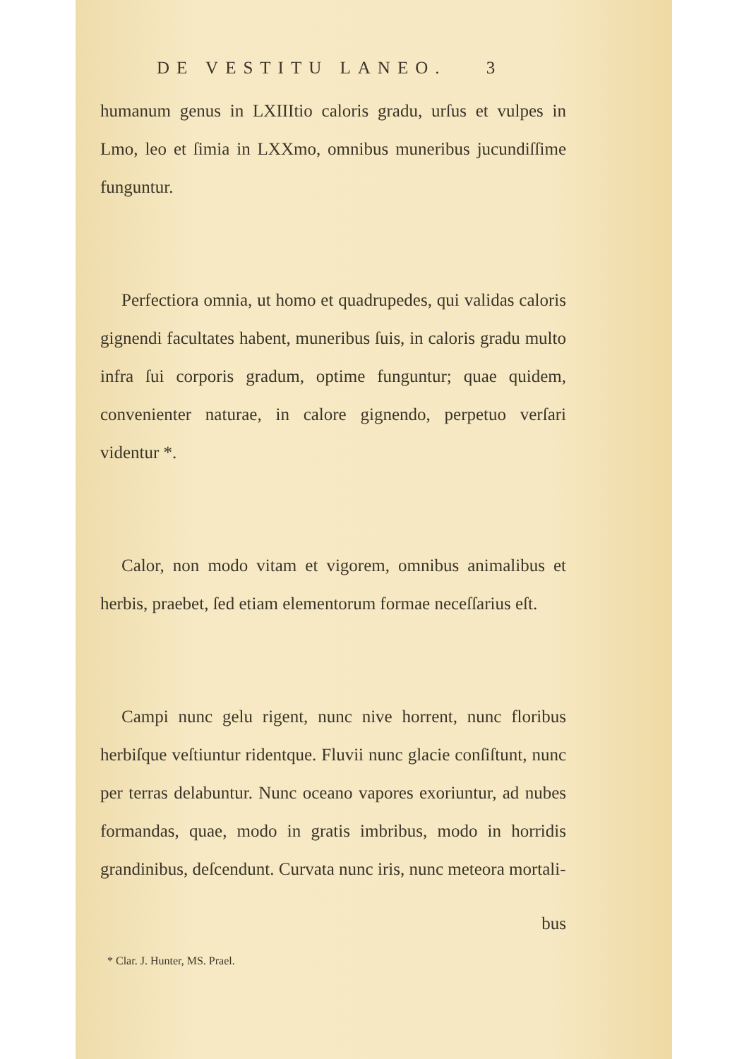DE VESTITU LANEO. 3
humanum genus in LXIIItio caloris gradu, urſus et vulpes in Lmo, leo et ſimia in LXXmo, omnibus muneribus jucundiſſime funguntur.
Perfectiora omnia, ut homo et quadrupedes, qui validas caloris gignendi facultates habent, muneribus ſuis, in caloris gradu multo infra ſui corporis gradum, optime funguntur; quae quidem, convenienter naturae, in calore gignendo, perpetuo verſari videntur *.
Calor, non modo vitam et vigorem, omnibus animalibus et herbis, praebet, ſed etiam elementorum formae neceſſarius eſt.
Campi nunc gelu rigent, nunc nive horrent, nunc floribus herbiſque veſtiuntur ridentque. Fluvii nunc glacie conſiſtunt, nunc per terras delabuntur. Nunc oceano vapores exoriuntur, ad nubes formandas, quae, modo in gratis imbribus, modo in horridis grandinibus, deſcendunt. Curvata nunc iris, nunc meteora mortali-
bus
* Clar. J. Hunter, MS. Prael.